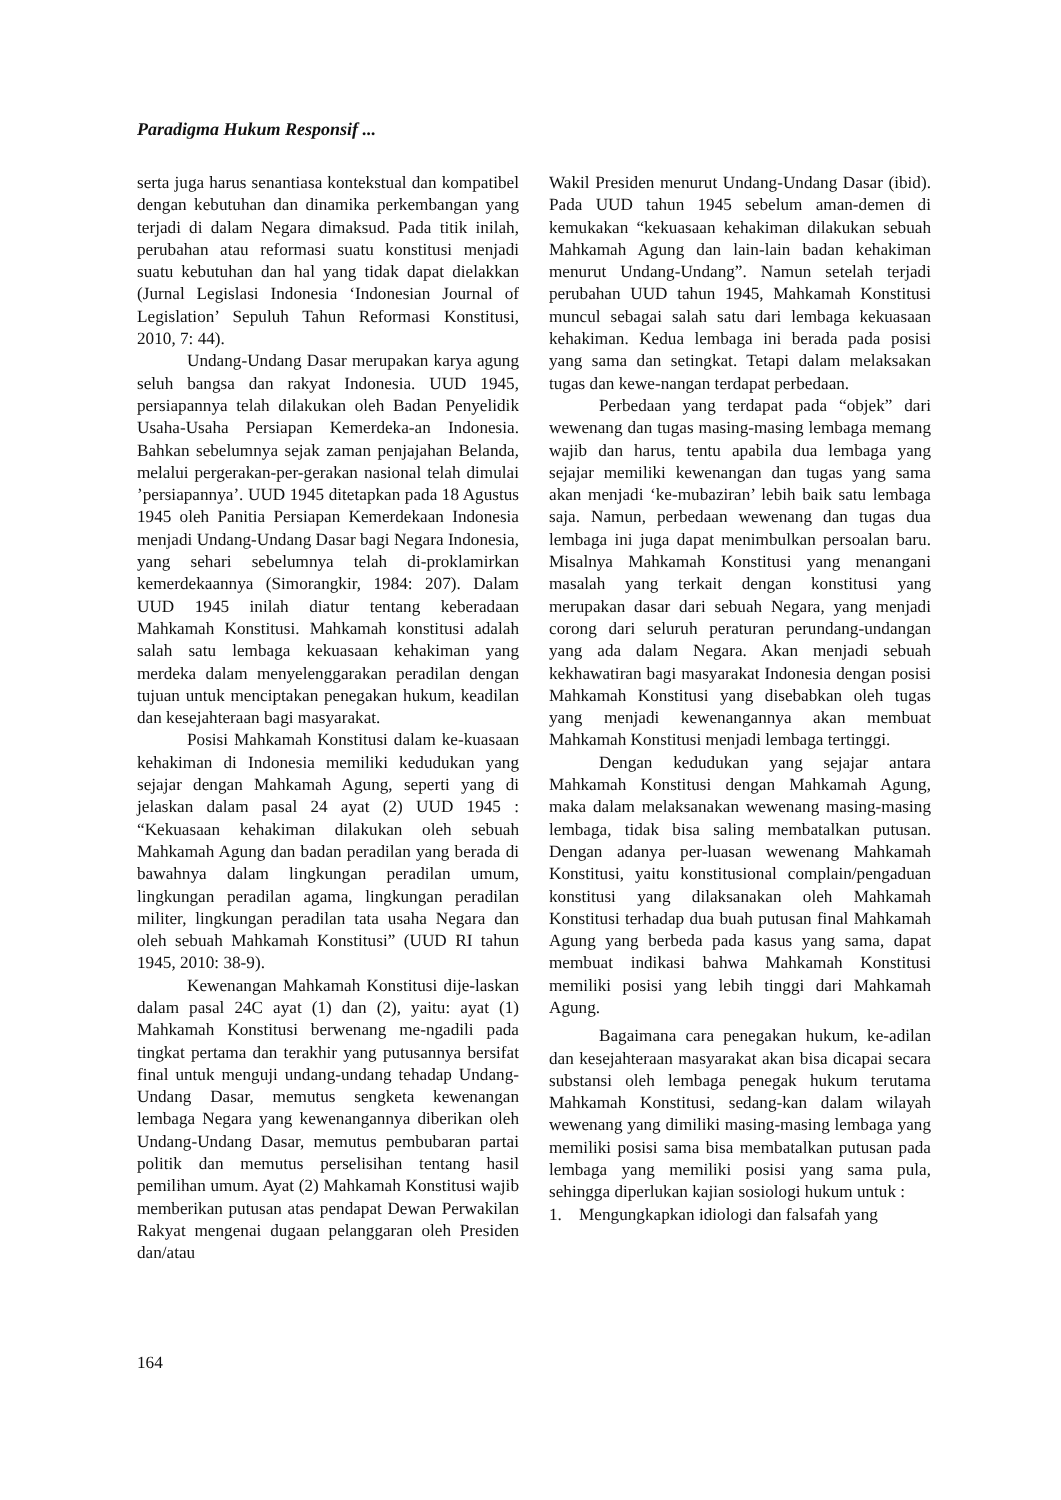Paradigma Hukum Responsif ...
serta juga harus senantiasa kontekstual dan kompatibel dengan kebutuhan dan dinamika perkembangan yang terjadi di dalam Negara dimaksud. Pada titik inilah, perubahan atau reformasi suatu konstitusi menjadi suatu kebutuhan dan hal yang tidak dapat dielakkan (Jurnal Legislasi Indonesia ‘Indonesian Journal of Legislation’ Sepuluh Tahun Reformasi Konstitusi, 2010, 7: 44).
Undang-Undang Dasar merupakan karya agung seluh bangsa dan rakyat Indonesia. UUD 1945, persiapannya telah dilakukan oleh Badan Penyelidik Usaha-Usaha Persiapan Kemerdeka-an Indonesia. Bahkan sebelumnya sejak zaman penjajahan Belanda, melalui pergerakan-per-gerakan nasional telah dimulai ’persiapannya’. UUD 1945 ditetapkan pada 18 Agustus 1945 oleh Panitia Persiapan Kemerdekaan Indonesia menjadi Undang-Undang Dasar bagi Negara Indonesia, yang sehari sebelumnya telah di-proklamirkan kemerdekaannya (Simorangkir, 1984: 207). Dalam UUD 1945 inilah diatur tentang keberadaan Mahkamah Konstitusi. Mahkamah konstitusi adalah salah satu lembaga kekuasaan kehakiman yang merdeka dalam menyelenggarakan peradilan dengan tujuan untuk menciptakan penegakan hukum, keadilan dan kesejahteraan bagi masyarakat.
Posisi Mahkamah Konstitusi dalam ke-kuasaan kehakiman di Indonesia memiliki kedudukan yang sejajar dengan Mahkamah Agung, seperti yang di jelaskan dalam pasal 24 ayat (2) UUD 1945 : “Kekuasaan kehakiman dilakukan oleh sebuah Mahkamah Agung dan badan peradilan yang berada di bawahnya dalam lingkungan peradilan umum, lingkungan peradilan agama, lingkungan peradilan militer, lingkungan peradilan tata usaha Negara dan oleh sebuah Mahkamah Konstitusi” (UUD RI tahun 1945, 2010: 38-9).
Kewenangan Mahkamah Konstitusi dije-laskan dalam pasal 24C ayat (1) dan (2), yaitu: ayat (1) Mahkamah Konstitusi berwenang me-ngadili pada tingkat pertama dan terakhir yang putusannya bersifat final untuk menguji undang-undang tehadap Undang-Undang Dasar, memutus sengketa kewenangan lembaga Negara yang kewenangannya diberikan oleh Undang-Undang Dasar, memutus pembubaran partai politik dan memutus perselisihan tentang hasil pemilihan umum. Ayat (2) Mahkamah Konstitusi wajib memberikan putusan atas pendapat Dewan Perwakilan Rakyat mengenai dugaan pelanggaran oleh Presiden dan/atau
Wakil Presiden menurut Undang-Undang Dasar (ibid). Pada UUD tahun 1945 sebelum aman-demen di kemukakan “kekuasaan kehakiman dilakukan sebuah Mahkamah Agung dan lain-lain badan kehakiman menurut Undang-Undang”. Namun setelah terjadi perubahan UUD tahun 1945, Mahkamah Konstitusi muncul sebagai salah satu dari lembaga kekuasaan kehakiman. Kedua lembaga ini berada pada posisi yang sama dan setingkat. Tetapi dalam melaksakan tugas dan kewe-nangan terdapat perbedaan.
Perbedaan yang terdapat pada “objek” dari wewenang dan tugas masing-masing lembaga memang wajib dan harus, tentu apabila dua lembaga yang sejajar memiliki kewenangan dan tugas yang sama akan menjadi ‘ke-mubaziran’ lebih baik satu lembaga saja. Namun, perbedaan wewenang dan tugas dua lembaga ini juga dapat menimbulkan persoalan baru. Misalnya Mahkamah Konstitusi yang menangani masalah yang terkait dengan konstitusi yang merupakan dasar dari sebuah Negara, yang menjadi corong dari seluruh peraturan perundang-undangan yang ada dalam Negara. Akan menjadi sebuah kekhawatiran bagi masyarakat Indonesia dengan posisi Mahkamah Konstitusi yang disebabkan oleh tugas yang menjadi kewenangannya akan membuat Mahkamah Konstitusi menjadi lembaga tertinggi.
Dengan kedudukan yang sejajar antara Mahkamah Konstitusi dengan Mahkamah Agung, maka dalam melaksanakan wewenang masing-masing lembaga, tidak bisa saling membatalkan putusan. Dengan adanya per-luasan wewenang Mahkamah Konstitusi, yaitu konstitusional complain/pengaduan konstitusi yang dilaksanakan oleh Mahkamah Konstitusi terhadap dua buah putusan final Mahkamah Agung yang berbeda pada kasus yang sama, dapat membuat indikasi bahwa Mahkamah Konstitusi memiliki posisi yang lebih tinggi dari Mahkamah Agung.
Bagaimana cara penegakan hukum, ke-adilan dan kesejahteraan masyarakat akan bisa dicapai secara substansi oleh lembaga penegak hukum terutama Mahkamah Konstitusi, sedang-kan dalam wilayah wewenang yang dimiliki masing-masing lembaga yang memiliki posisi sama bisa membatalkan putusan pada lembaga yang memiliki posisi yang sama pula, sehingga diperlukan kajian sosiologi hukum untuk :
1. Mengungkapkan idiologi dan falsafah yang
164